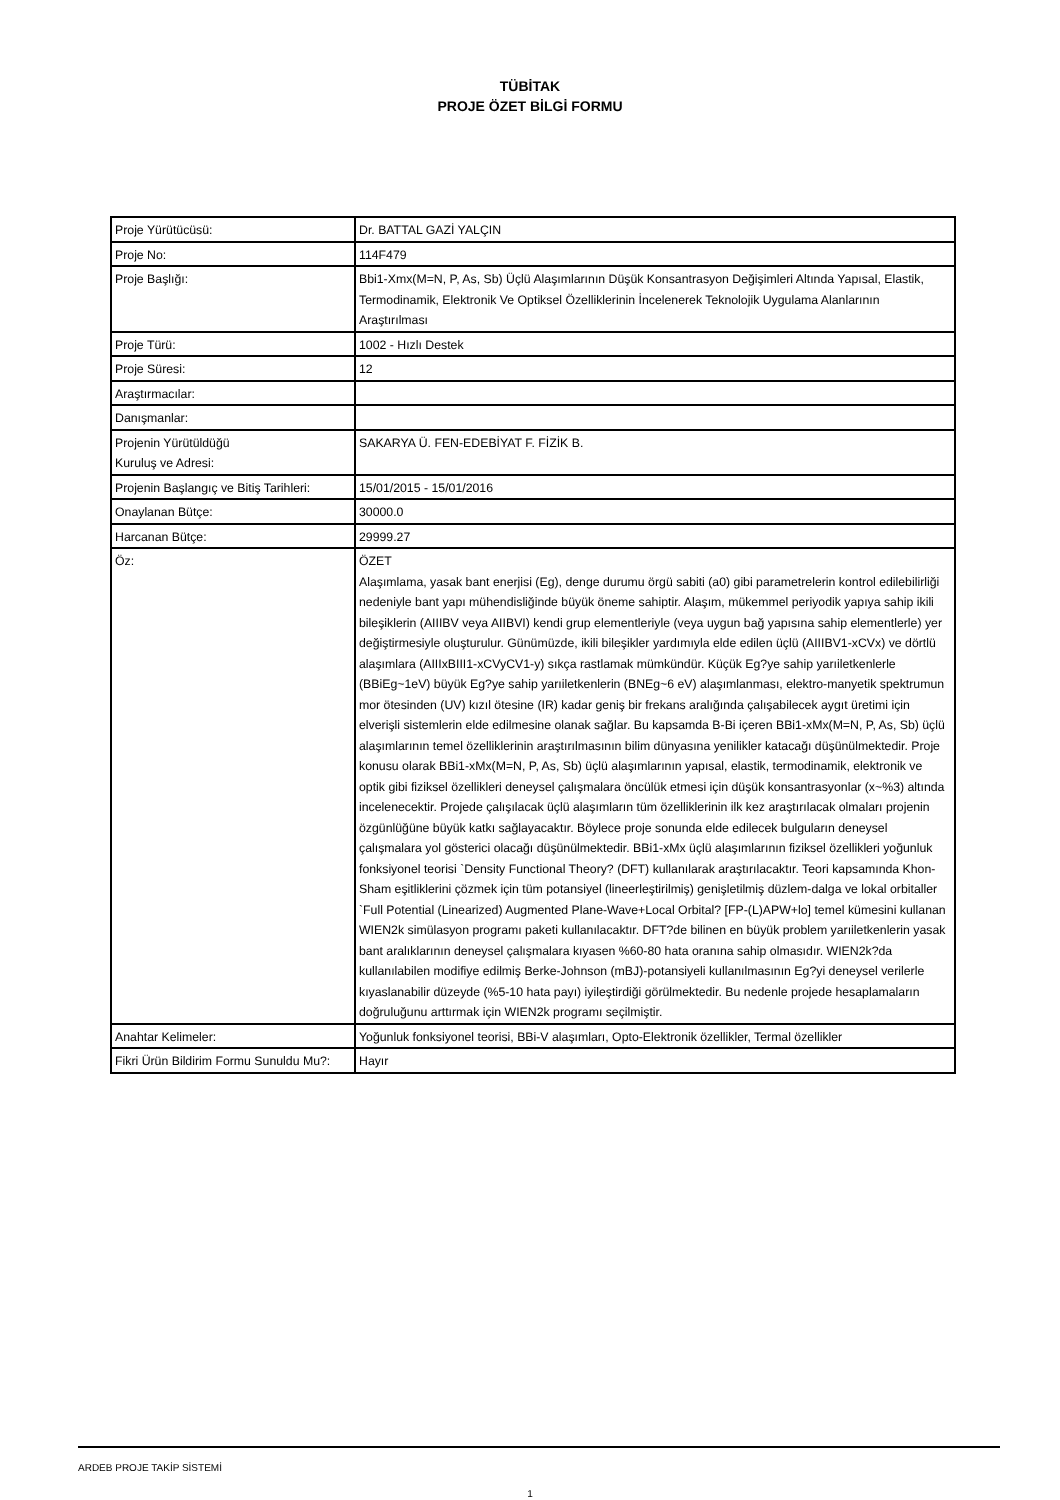TÜBİTAK
PROJE ÖZET BİLGİ FORMU
| Proje Yürütücüsü: | Dr. BATTAL GAZİ YALÇIN |
| Proje No: | 114F479 |
| Proje Başlığı: | Bbi1-Xmx(M=N, P, As, Sb) Üçlü Alaşımlarının Düşük Konsantrasyon Değişimleri Altında Yapısal, Elastik, Termodinamik, Elektronik Ve Optiksel Özelliklerinin İncelenerek Teknolojik Uygulama Alanlarının Araştırılması |
| Proje Türü: | 1002 - Hızlı Destek |
| Proje Süresi: | 12 |
| Araştırmacılar: | |
| Danışmanlar: | |
| Projenin Yürütüldüğü Kuruluş ve Adresi: | SAKARYA Ü. FEN-EDEBİYAT F. FİZİK B. |
| Projenin Başlangıç ve Bitiş Tarihleri: | 15/01/2015 - 15/01/2016 |
| Onaylanan Bütçe: | 30000.0 |
| Harcanan Bütçe: | 29999.27 |
| Öz: | ÖZET Alaşımlama, yasak bant enerjisi (Eg), denge durumu örgü sabiti (a0) gibi parametrelerin kontrol edilebilirliği nedeniyle bant yapı mühendisliğinde büyük öneme sahiptir. Alaşım, mükemmel periyodik yapıya sahip ikili bileşiklerin (AIIIBV veya AIIBVI) kendi grup elementleriyle (veya uygun bağ yapısına sahip elementlerle) yer değiştirmesiyle oluşturulur. Günümüzde, ikili bileşikler yardımıyla elde edilen üçlü (AIIIBV1-xCVx) ve dörtlü alaşımlara (AIIIxBIII1-xCVyCV1-y) sıkça rastlamak mümkündür. Küçük Eg?ye sahip yarıiletkenlerle (BBiEg~1eV) büyük Eg?ye sahip yarıiletkenlerin (BNEg~6 eV) alaşımlanması, elektro-manyetik spektrumun mor ötesinden (UV) kızıl ötesine (IR) kadar geniş bir frekans aralığında çalışabilecek aygıt üretimi için elverişli sistemlerin elde edilmesine olanak sağlar. Bu kapsamda B-Bi içeren BBi1-xMx(M=N, P, As, Sb) üçlü alaşımlarının temel özelliklerinin araştırılmasının bilim dünyasına yenilikler katacağı düşünülmektedir. Proje konusu olarak BBi1-xMx(M=N, P, As, Sb) üçlü alaşımlarının yapısal, elastik, termodinamik, elektronik ve optik gibi fiziksel özellikleri deneysel çalışmalara öncülük etmesi için düşük konsantrasyonlar (x~%3) altında incelenecektir. Projede çalışılacak üçlü alaşımların tüm özelliklerinin ilk kez araştırılacak olmaları projenin özgünlüğüne büyük katkı sağlayacaktır. Böylece proje sonunda elde edilecek bulguların deneysel çalışmalara yol gösterici olacağı düşünülmektedir. BBi1-xMx üçlü alaşımlarının fiziksel özellikleri yoğunluk fonksiyonel teorisi `Density Functional Theory? (DFT) kullanılarak araştırılacaktır. Teori kapsamında Khon-Sham eşitliklerini çözmek için tüm potansiyel (lineerleştirilmiş) genişletilmiş düzlem-dalga ve lokal orbitaller `Full Potential (Linearized) Augmented Plane-Wave+Local Orbital? [FP-(L)APW+lo] temel kümesini kullanan WIEN2k simülasyon programı paketi kullanılacaktır. DFT?de bilinen en büyük problem yarıiletkenlerin yasak bant aralıklarının deneysel çalışmalara kıyasen %60-80 hata oranına sahip olmasıdır. WIEN2k?da kullanılabilen modifiye edilmiş Berke-Johnson (mBJ)-potansiyeli kullanılmasının Eg?yi deneysel verilerle kıyaslanabilir düzeyde (%5-10 hata payı) iyileştirdiği görülmektedir. Bu nedenle projede hesaplamaların doğruluğunu arttırmak için WIEN2k programı seçilmiştir. |
| Anahtar Kelimeler: | Yoğunluk fonksiyonel teorisi, BBi-V alaşımları, Opto-Elektronik özellikler, Termal özellikler |
| Fikri Ürün Bildirim Formu Sunuldu Mu?: | Hayır |
ARDEB PROJE TAKİP SİSTEMİ
1